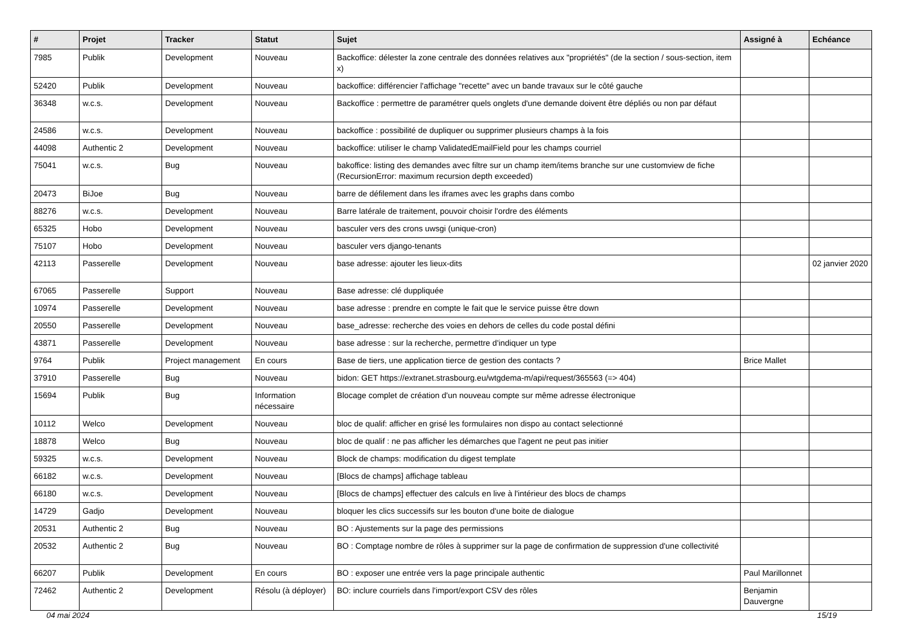| # | Projet | Tracker | Statut | Sujet | Assigné à | Echéance |
| --- | --- | --- | --- | --- | --- | --- |
| 7985 | Publik | Development | Nouveau | Backoffice: délester la zone centrale des données relatives aux "propriétés" (de la section / sous-section, item x) | | |
| 52420 | Publik | Development | Nouveau | backoffice: différencier l'affichage "recette" avec un bande travaux sur le côté gauche | | |
| 36348 | w.c.s. | Development | Nouveau | Backoffice : permettre de paramétrer quels onglets d'une demande doivent être dépliés ou non par défaut | | |
| 24586 | w.c.s. | Development | Nouveau | backoffice : possibilité de dupliquer ou supprimer plusieurs champs à la fois | | |
| 44098 | Authentic 2 | Development | Nouveau | backoffice: utiliser le champ ValidatedEmailField pour les champs courriel | | |
| 75041 | w.c.s. | Bug | Nouveau | bakoffice: listing des demandes avec filtre sur un champ item/items branche sur une customview de fiche (RecursionError: maximum recursion depth exceeded) | | |
| 20473 | BiJoe | Bug | Nouveau | barre de défilement dans les iframes avec les graphs dans combo | | |
| 88276 | w.c.s. | Development | Nouveau | Barre latérale de traitement, pouvoir choisir l'ordre des éléments | | |
| 65325 | Hobo | Development | Nouveau | basculer vers des crons uwsgi (unique-cron) | | |
| 75107 | Hobo | Development | Nouveau | basculer vers django-tenants | | |
| 42113 | Passerelle | Development | Nouveau | base adresse: ajouter les lieux-dits | | 02 janvier 2020 |
| 67065 | Passerelle | Support | Nouveau | Base adresse: clé duppliquée | | |
| 10974 | Passerelle | Development | Nouveau | base adresse : prendre en compte le fait que le service puisse être down | | |
| 20550 | Passerelle | Development | Nouveau | base_adresse: recherche des voies en dehors de celles du code postal défini | | |
| 43871 | Passerelle | Development | Nouveau | base adresse : sur la recherche, permettre d'indiquer un type | | |
| 9764 | Publik | Project management | En cours | Base de tiers, une application tierce de gestion des contacts ? | Brice Mallet | |
| 37910 | Passerelle | Bug | Nouveau | bidon: GET https://extranet.strasbourg.eu/wtgdema-m/api/request/365563 (=> 404) | | |
| 15694 | Publik | Bug | Information nécessaire | Blocage complet de création d'un nouveau compte sur même adresse électronique | | |
| 10112 | Welco | Development | Nouveau | bloc de qualif: afficher en grisé les formulaires non dispo au contact selectionné | | |
| 18878 | Welco | Bug | Nouveau | bloc de qualif : ne pas afficher les démarches que l'agent ne peut pas initier | | |
| 59325 | w.c.s. | Development | Nouveau | Block de champs: modification du digest template | | |
| 66182 | w.c.s. | Development | Nouveau | [Blocs de champs] affichage tableau | | |
| 66180 | w.c.s. | Development | Nouveau | [Blocs de champs] effectuer des calculs en live à l'intérieur des blocs de champs | | |
| 14729 | Gadjo | Development | Nouveau | bloquer les clics successifs sur les bouton d'une boite de dialogue | | |
| 20531 | Authentic 2 | Bug | Nouveau | BO : Ajustements sur la page des permissions | | |
| 20532 | Authentic 2 | Bug | Nouveau | BO : Comptage nombre de rôles à supprimer sur la page de confirmation de suppression d'une collectivité | | |
| 66207 | Publik | Development | En cours | BO : exposer une entrée vers la page principale authentic | Paul Marillonnet | |
| 72462 | Authentic 2 | Development | Résolu (à déployer) | BO: inclure courriels dans l'import/export CSV des rôles | Benjamin Dauvergne | |
04 mai 2024 15/19